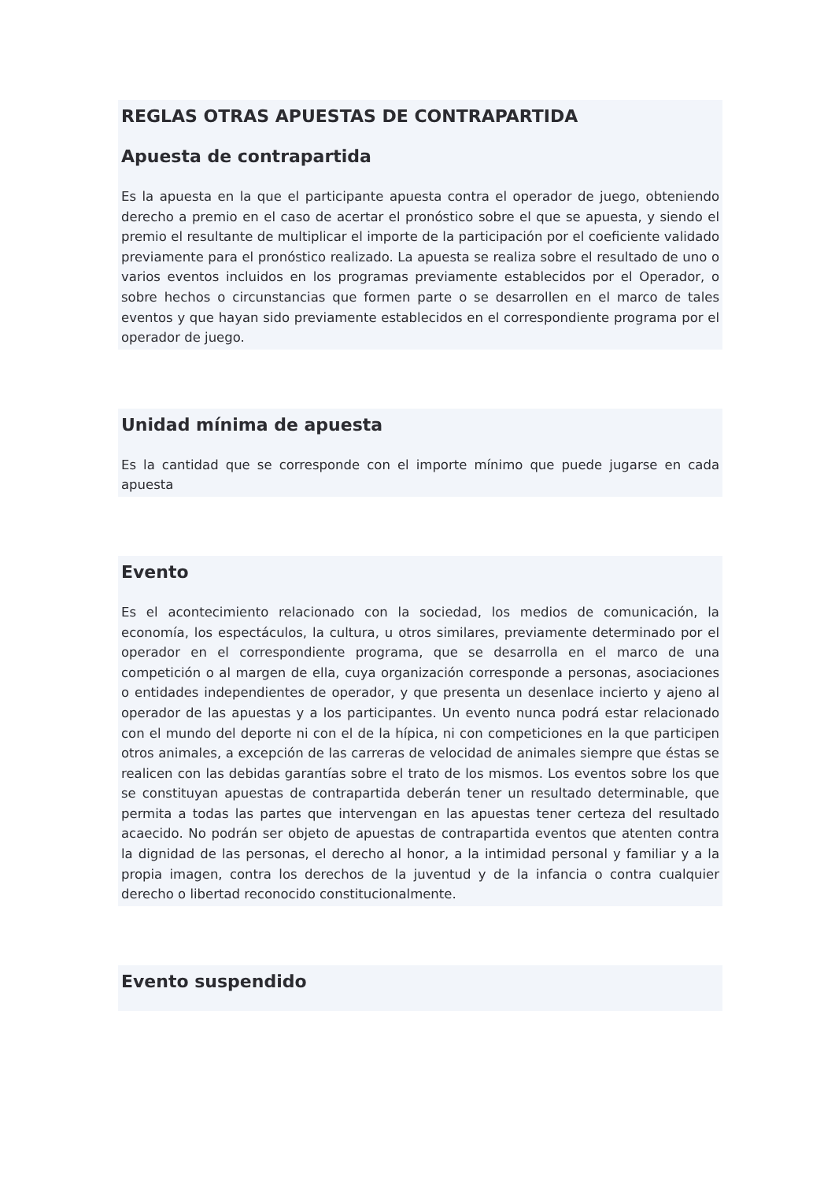REGLAS OTRAS APUESTAS DE CONTRAPARTIDA
Apuesta de contrapartida
Es la apuesta en la que el participante apuesta contra el operador de juego, obteniendo derecho a premio en el caso de acertar el pronóstico sobre el que se apuesta, y siendo el premio el resultante de multiplicar el importe de la participación por el coeficiente validado previamente para el pronóstico realizado. La apuesta se realiza sobre el resultado de uno o varios eventos incluidos en los programas previamente establecidos por el Operador, o sobre hechos o circunstancias que formen parte o se desarrollen en el marco de tales eventos y que hayan sido previamente establecidos en el correspondiente programa por el operador de juego.
Unidad mínima de apuesta
Es la cantidad que se corresponde con el importe mínimo que puede jugarse en cada apuesta
Evento
Es el acontecimiento relacionado con la sociedad, los medios de comunicación, la economía, los espectáculos, la cultura, u otros similares, previamente determinado por el operador en el correspondiente programa, que se desarrolla en el marco de una competición o al margen de ella, cuya organización corresponde a personas, asociaciones o entidades independientes de operador, y que presenta un desenlace incierto y ajeno al operador de las apuestas y a los participantes. Un evento nunca podrá estar relacionado con el mundo del deporte ni con el de la hípica, ni con competiciones en la que participen otros animales, a excepción de las carreras de velocidad de animales siempre que éstas se realicen con las debidas garantías sobre el trato de los mismos. Los eventos sobre los que se constituyan apuestas de contrapartida deberán tener un resultado determinable, que permita a todas las partes que intervengan en las apuestas tener certeza del resultado acaecido. No podrán ser objeto de apuestas de contrapartida eventos que atenten contra la dignidad de las personas, el derecho al honor, a la intimidad personal y familiar y a la propia imagen, contra los derechos de la juventud y de la infancia o contra cualquier derecho o libertad reconocido constitucionalmente.
Evento suspendido